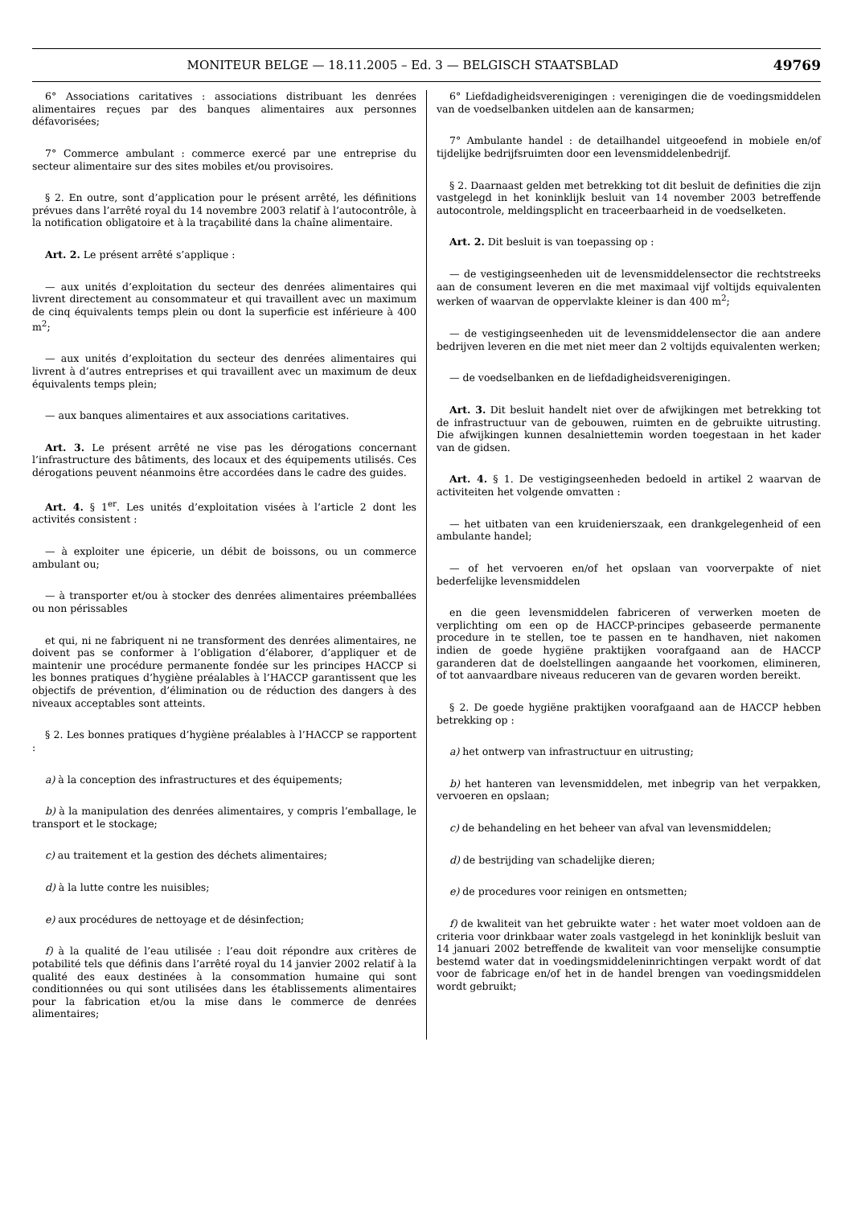MONITEUR BELGE — 18.11.2005 – Ed. 3 — BELGISCH STAATSBLAD 49769
6° Associations caritatives : associations distribuant les denrées alimentaires reçues par des banques alimentaires aux personnes défavorisées;
7° Commerce ambulant : commerce exercé par une entreprise du secteur alimentaire sur des sites mobiles et/ou provisoires.
§ 2. En outre, sont d’application pour le présent arrêté, les définitions prévues dans l’arrêté royal du 14 novembre 2003 relatif à l’autocontrôle, à la notification obligatoire et à la traçabilité dans la chaîne alimentaire.
Art. 2. Le présent arrêté s’applique :
— aux unités d’exploitation du secteur des denrées alimentaires qui livrent directement au consommateur et qui travaillent avec un maximum de cinq équivalents temps plein ou dont la superficie est inférieure à 400 m<sup>2</sup>;
— aux unités d’exploitation du secteur des denrées alimentaires qui livrent à d’autres entreprises et qui travaillent avec un maximum de deux équivalents temps plein;
— aux banques alimentaires et aux associations caritatives.
Art. 3. Le présent arrêté ne vise pas les dérogations concernant l’infrastructure des bâtiments, des locaux et des équipements utilisés. Ces dérogations peuvent néanmoins être accordées dans le cadre des guides.
Art. 4. § 1<sup>er</sup>. Les unités d’exploitation visées à l’article 2 dont les activités consistent :
— à exploiter une épicerie, un débit de boissons, ou un commerce ambulant ou;
— à transporter et/ou à stocker des denrées alimentaires préemballées ou non périssables
et qui, ni ne fabriquent ni ne transforment des denrées alimentaires, ne doivent pas se conformer à l’obligation d’élaborer, d’appliquer et de maintenir une procédure permanente fondée sur les principes HACCP si les bonnes pratiques d’hygiène préalables à l’HACCP garantissent que les objectifs de prévention, d’élimination ou de réduction des dangers à des niveaux acceptables sont atteints.
§ 2. Les bonnes pratiques d’hygiène préalables à l’HACCP se rapportent :
a) à la conception des infrastructures et des équipements;
b) à la manipulation des denrées alimentaires, y compris l’emballage, le transport et le stockage;
c) au traitement et la gestion des déchets alimentaires;
d) à la lutte contre les nuisibles;
e) aux procédures de nettoyage et de désinfection;
f) à la qualité de l’eau utilisée : l’eau doit répondre aux critères de potabilité tels que définis dans l’arrêté royal du 14 janvier 2002 relatif à la qualité des eaux destinées à la consommation humaine qui sont conditionnées ou qui sont utilisées dans les établissements alimentaires pour la fabrication et/ou la mise dans le commerce de denrées alimentaires;
6° Liefdadigheidsverenigingen : verenigingen die de voedingsmiddelen van de voedselbanken uitdelen aan de kansarmen;
7° Ambulante handel : de detailhandel uitgeoefend in mobiele en/of tijdelijke bedrijfsruimten door een levensmiddelenbedrijf.
§ 2. Daarnaast gelden met betrekking tot dit besluit de definities die zijn vastgelegd in het koninklijk besluit van 14 november 2003 betreffende autocontrole, meldingsplicht en traceerbaarheid in de voedselketen.
Art. 2. Dit besluit is van toepassing op :
— de vestigingseenheden uit de levensmiddelensector die rechtstreeks aan de consument leveren en die met maximaal vijf voltijds equivalenten werken of waarvan de oppervlakte kleiner is dan 400 m<sup>2</sup>;
— de vestigingseenheden uit de levensmiddelensector die aan andere bedrijven leveren en die met niet meer dan 2 voltijds equivalenten werken;
— de voedselbanken en de liefdadigheidsverenigingen.
Art. 3. Dit besluit handelt niet over de afwijkingen met betrekking tot de infrastructuur van de gebouwen, ruimten en de gebruikte uitrusting. Die afwijkingen kunnen desalniettemin worden toegestaan in het kader van de gidsen.
Art. 4. § 1. De vestigingseenheden bedoeld in artikel 2 waarvan de activiteiten het volgende omvatten :
— het uitbaten van een kruidenierszaak, een drankgelegenheid of een ambulante handel;
— of het vervoeren en/of het opslaan van voorverpakte of niet bederfelijke levensmiddelen
en die geen levensmiddelen fabriceren of verwerken moeten de verplichting om een op de HACCP-principes gebaseerde permanente procedure in te stellen, toe te passen en te handhaven, niet nakomen indien de goede hygiëne praktijken voorafgaand aan de HACCP garanderen dat de doelstellingen aangaande het voorkomen, elimineren, of tot aanvaardbare niveaus reduceren van de gevaren worden bereikt.
§ 2. De goede hygiëne praktijken voorafgaand aan de HACCP hebben betrekking op :
a) het ontwerp van infrastructuur en uitrusting;
b) het hanteren van levensmiddelen, met inbegrip van het verpakken, vervoeren en opslaan;
c) de behandeling en het beheer van afval van levensmiddelen;
d) de bestrijding van schadelijke dieren;
e) de procedures voor reinigen en ontsmetten;
f) de kwaliteit van het gebruikte water : het water moet voldoen aan de criteria voor drinkbaar water zoals vastgelegd in het koninklijk besluit van 14 januari 2002 betreffende de kwaliteit van voor menselijke consumptie bestemd water dat in voedingsmiddeleninrichtingen verpakt wordt of dat voor de fabricage en/of het in de handel brengen van voedingsmiddelen wordt gebruikt;